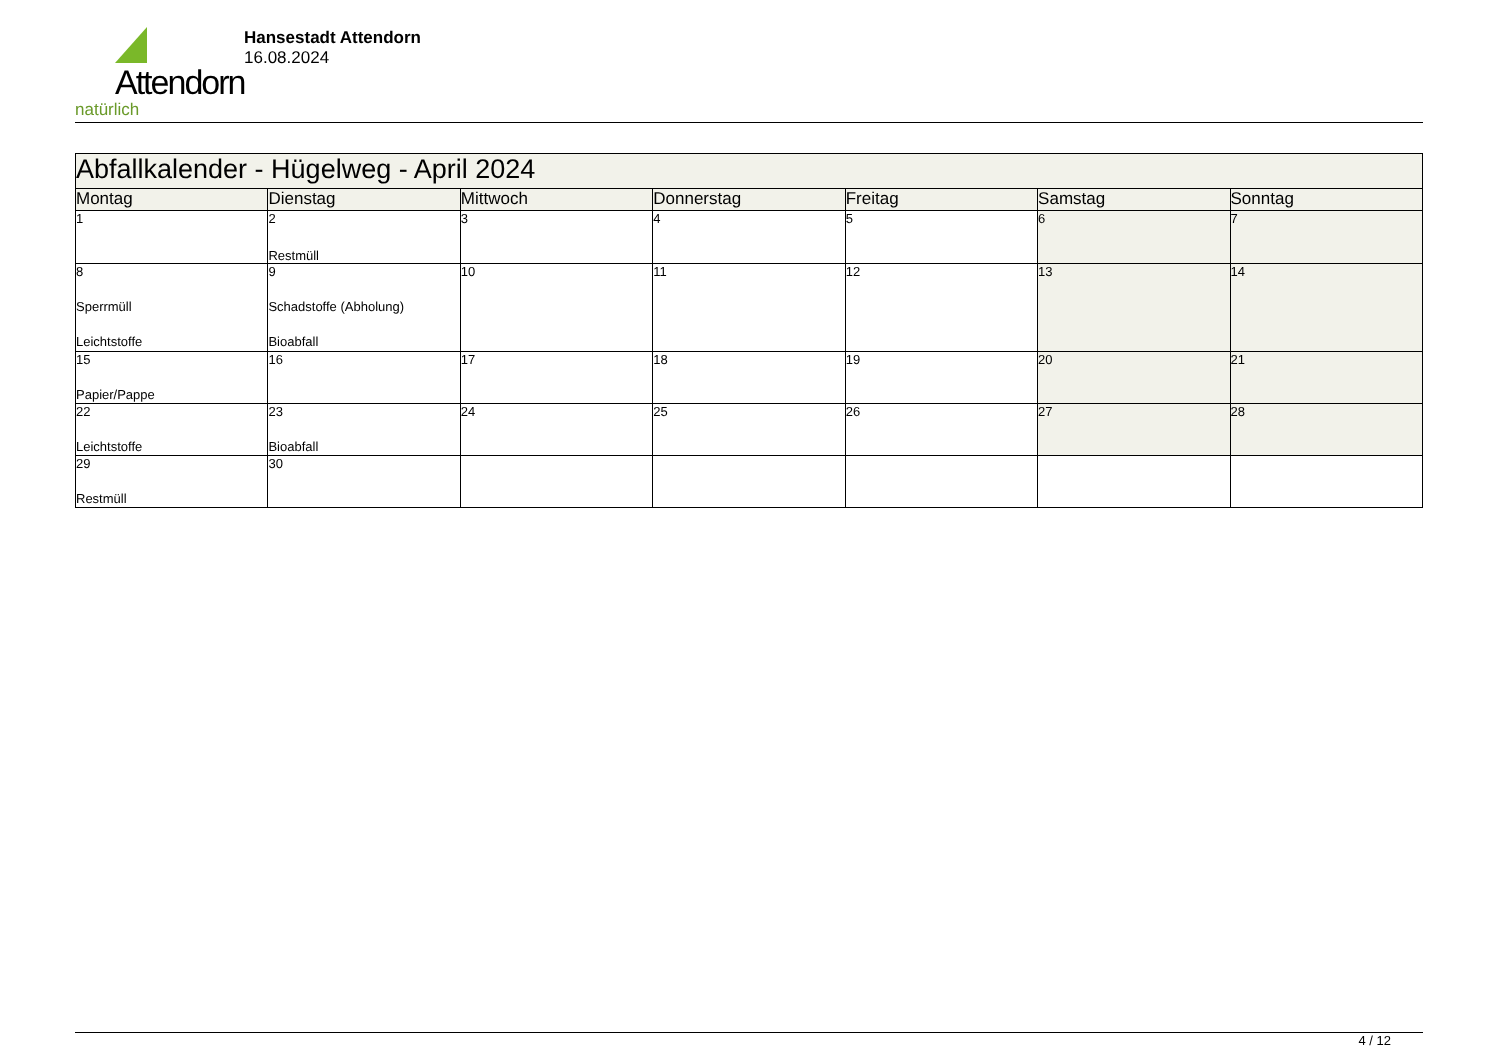Attendorn
natürlich
Hansestadt Attendorn
16.08.2024
| Abfallkalender - Hügelweg - April 2024 | | | | | | |
| Montag | Dienstag | Mittwoch | Donnerstag | Freitag | Samstag | Sonntag |
| 1 | 2 Restmüll | 3 | 4 | 5 | 6 | 7 |
| 8 Sperrmüll Leichtstoffe | 9 Schadstoffe (Abholung) Bioabfall | 10 | 11 | 12 | 13 | 14 |
| 15 Papier/Pappe | 16 | 17 | 18 | 19 | 20 | 21 |
| 22 Leichtstoffe | 23 Bioabfall | 24 | 25 | 26 | 27 | 28 |
| 29 Restmüll | 30 | | | | | |
4 / 12